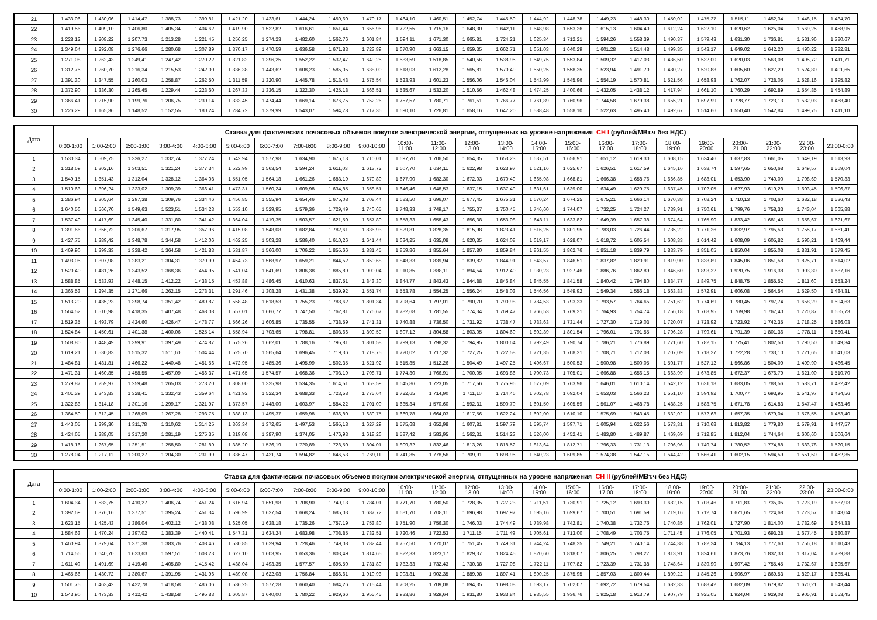| 21 | 1 433,06 | 1 430,06 | 1 414,47 | 1 388,73 | 1 399,81 | 1 421,20 | 1 433,61 | 1 444,24 | 1 450,60 | 1 470,17 | 1 464,10 | 1 460,51 | 1 452,74 | 1 445,50 | 1 444,92 | 1 448,78 | 1 449,23 | 1 448,30 | 1 450,02 | 1 475,37 | 1 515,11 | 1 452,34 | 1 448,15 | 1 434,70 |
| 22 | 1 419,56 | 1 409,10 | 1 406,80 | 1 405,34 | 1 404,62 | 1 419,90 | 1 522,82 | 1 616,61 | 1 651,44 | 1 656,96 | 1 722,55 | 1 715,16 | 1 648,30 | 1 642,11 | 1 648,98 | 1 653,26 | 1 615,13 | 1 604,40 | 1 612,24 | 1 622,10 | 1 620,62 | 1 625,04 | 1 569,25 | 1 458,95 |
| 23 | 1 228,12 | 1 208,22 | 1 207,73 | 1 213,28 | 1 221,45 | 1 256,25 | 1 274,23 | 1 482,60 | 1 562,76 | 1 601,84 | 1 594,11 | 1 671,30 | 1 665,81 | 1 724,21 | 1 625,34 | 1 712,21 | 1 594,26 | 1 558,39 | 1 490,37 | 1 579,43 | 1 631,30 | 1 736,81 | 1 531,96 | 1 380,67 |
| 24 | 1 349,64 | 1 292,08 | 1 276,66 | 1 280,68 | 1 307,89 | 1 370,17 | 1 470,59 | 1 636,58 | 1 671,83 | 1 723,89 | 1 670,90 | 1 663,15 | 1 659,35 | 1 662,71 | 1 651,03 | 1 640,29 | 1 601,28 | 1 514,48 | 1 499,35 | 1 543,17 | 1 649,02 | 1 642,20 | 1 490,22 | 1 382,81 |
| 25 | 1 271,08 | 1 262,43 | 1 249,41 | 1 247,42 | 1 270,22 | 1 321,82 | 1 396,25 | 1 552,22 | 1 532,47 | 1 649,25 | 1 583,59 | 1 518,85 | 1 540,56 | 1 538,95 | 1 549,75 | 1 553,84 | 1 509,32 | 1 417,03 | 1 436,50 | 1 532,00 | 1 620,03 | 1 563,08 | 1 495,72 | 1 411,71 |
| 26 | 1 312,75 | 1 260,70 | 1 216,34 | 1 215,53 | 1 242,00 | 1 336,38 | 1 443,62 | 1 608,23 | 1 585,05 | 1 638,00 | 1 618,03 | 1 612,28 | 1 565,81 | 1 570,49 | 1 550,25 | 1 558,35 | 1 523,94 | 1 491,70 | 1 480,27 | 1 520,88 | 1 605,60 | 1 627,29 | 1 524,80 | 1 401,65 |
| 27 | 1 391,30 | 1 347,55 | 1 260,03 | 1 258,87 | 1 262,50 | 1 311,59 | 1 320,90 | 1 445,78 | 1 513,43 | 1 575,54 | 1 523,93 | 1 601,23 | 1 556,06 | 1 546,04 | 1 543,99 | 1 545,96 | 1 554,19 | 1 570,81 | 1 521,56 | 1 658,93 | 1 762,07 | 1 728,05 | 1 528,16 | 1 395,82 |
| 28 | 1 372,90 | 1 336,30 | 1 265,45 | 1 229,44 | 1 223,60 | 1 267,33 | 1 336,15 | 1 322,30 | 1 425,18 | 1 566,51 | 1 535,67 | 1 532,20 | 1 510,56 | 1 462,48 | 1 474,25 | 1 400,66 | 1 432,05 | 1 438,12 | 1 417,94 | 1 661,10 | 1 760,29 | 1 692,89 | 1 554,85 | 1 454,89 |
| 29 | 1 366,41 | 1 215,90 | 1 199,76 | 1 206,75 | 1 230,14 | 1 333,45 | 1 474,44 | 1 669,14 | 1 676,75 | 1 752,26 | 1 757,57 | 1 780,71 | 1 761,51 | 1 766,77 | 1 761,89 | 1 760,96 | 1 744,58 | 1 679,38 | 1 655,21 | 1 697,99 | 1 728,77 | 1 723,13 | 1 532,03 | 1 468,40 |
| 30 | 1 226,29 | 1 165,36 | 1 148,52 | 1 152,55 | 1 180,24 | 1 284,72 | 1 379,99 | 1 543,07 | 1 594,78 | 1 717,36 | 1 690,10 | 1 726,81 | 1 658,16 | 1 647,20 | 1 588,48 | 1 558,10 | 1 522,63 | 1 495,40 | 1 492,67 | 1 514,66 | 1 550,40 | 1 542,84 | 1 499,75 | 1 411,10 |
| Дата | Ставка для фактических почасовых объемов покупки электрической энергии, отпущенных на уровне напряжения СН I (рублей/МВт.ч без НДС) | | | | | | | | | | | | | | | | | | | | | | | |
| --- | --- | --- | --- | --- | --- | --- | --- | --- | --- | --- | --- | --- | --- | --- | --- | --- | --- | --- | --- | --- | --- | --- | --- | --- |
| | 0:00-1:00 | 1:00-2:00 | 2:00-3:00 | 3:00-4:00 | 4:00-5:00 | 5:00-6:00 | 6:00-7:00 | 7:00-8:00 | 8:00-9:00 | 9:00-10:00 | 10:00- 11:00 | 11:00- 12:00 | 12:00- 13:00 | 13:00- 14:00 | 14:00- 15:00 | 15:00- 16:00 | 16:00- 17:00 | 17:00- 18:00 | 18:00- 19:00 | 19:00- 20:00 | 20:00- 21:00 | 21:00- 22:00 | 22:00- 23:00 | 23:00-0:00 |
| 1 | 1 530,34 | 1 509,75 | 1 336,27 | 1 332,74 | 1 377,24 | 1 542,94 | 1 577,98 | 1 634,90 | 1 675,13 | 1 710,01 | 1 697,70 | 1 706,50 | 1 654,35 | 1 653,23 | 1 637,51 | 1 656,91 | 1 651,12 | 1 619,30 | 1 608,15 | 1 634,46 | 1 637,83 | 1 661,05 | 1 649,19 | 1 613,93 |
| 2 | 1 318,69 | 1 302,16 | 1 303,51 | 1 321,24 | 1 377,34 | 1 522,99 | 1 563,54 | 1 594,24 | 1 611,03 | 1 613,72 | 1 607,70 | 1 634,11 | 1 622,98 | 1 623,97 | 1 621,16 | 1 625,67 | 1 626,51 | 1 617,59 | 1 645,16 | 1 638,74 | 1 597,65 | 1 650,68 | 1 649,57 | 1 569,04 |
| 3 | 1 549,15 | 1 351,43 | 1 312,04 | 1 328,12 | 1 364,08 | 1 551,05 | 1 564,18 | 1 661,26 | 1 683,19 | 1 679,80 | 1 677,90 | 1 682,30 | 1 672,03 | 1 670,49 | 1 665,98 | 1 668,81 | 1 666,38 | 1 658,76 | 1 666,85 | 1 688,01 | 1 653,90 | 1 740,00 | 1 708,69 | 1 570,33 |
| 4 | 1 510,63 | 1 396,24 | 1 323,02 | 1 309,39 | 1 366,41 | 1 473,31 | 1 560,24 | 1 609,98 | 1 634,85 | 1 658,51 | 1 646,46 | 1 648,53 | 1 637,15 | 1 637,49 | 1 631,61 | 1 639,00 | 1 634,49 | 1 629,75 | 1 637,45 | 1 702,05 | 1 627,93 | 1 619,28 | 1 603,45 | 1 506,87 |
| 5 | 1 386,94 | 1 305,64 | 1 297,38 | 1 309,76 | 1 334,46 | 1 456,85 | 1 555,94 | 1 654,46 | 1 675,08 | 1 708,44 | 1 683,50 | 1 696,07 | 1 677,45 | 1 675,31 | 1 670,24 | 1 674,25 | 1 675,21 | 1 666,14 | 1 670,38 | 1 708,24 | 1 710,13 | 1 703,60 | 1 682,18 | 1 536,43 |
| 6 | 1 640,56 | 1 566,70 | 1 549,63 | 1 523,51 | 1 534,23 | 1 553,10 | 1 529,95 | 1 579,36 | 1 729,49 | 1 740,65 | 1 748,33 | 1 749,17 | 1 755,37 | 1 750,45 | 1 746,60 | 1 744,07 | 1 732,25 | 1 724,27 | 1 739,91 | 1 750,61 | 1 799,76 | 1 758,33 | 1 743,04 | 1 665,88 |
| 7 | 1 537,40 | 1 417,69 | 1 345,40 | 1 331,80 | 1 341,42 | 1 364,04 | 1 419,35 | 1 503,57 | 1 621,50 | 1 657,80 | 1 658,33 | 1 658,43 | 1 656,38 | 1 653,08 | 1 648,11 | 1 633,82 | 1 649,39 | 1 657,38 | 1 674,64 | 1 765,90 | 1 833,42 | 1 681,45 | 1 658,67 | 1 621,67 |
| 8 | 1 391,66 | 1 356,72 | 1 306,67 | 1 317,95 | 1 357,96 | 1 415,08 | 1 548,08 | 1 682,84 | 1 782,61 | 1 836,93 | 1 829,81 | 1 828,35 | 1 815,98 | 1 823,41 | 1 816,25 | 1 801,95 | 1 783,03 | 1 726,44 | 1 735,22 | 1 771,26 | 1 832,97 | 1 795,53 | 1 755,17 | 1 561,41 |
| 9 | 1 427,75 | 1 389,42 | 1 348,78 | 1 344,58 | 1 412,06 | 1 462,25 | 1 503,28 | 1 586,40 | 1 610,26 | 1 641,44 | 1 634,25 | 1 635,08 | 1 620,35 | 1 624,08 | 1 619,17 | 1 628,07 | 1 618,72 | 1 605,54 | 1 608,33 | 1 614,42 | 1 608,09 | 1 605,82 | 1 596,21 | 1 469,44 |
| 10 | 1 469,90 | 1 399,33 | 1 338,42 | 1 364,58 | 1 421,83 | 1 531,87 | 1 566,00 | 1 706,22 | 1 855,66 | 1 881,45 | 1 859,86 | 1 855,64 | 1 857,80 | 1 859,84 | 1 861,55 | 1 862,76 | 1 851,18 | 1 839,79 | 1 833,79 | 1 851,05 | 1 850,04 | 1 855,08 | 1 831,91 | 1 579,45 |
| 11 | 1 493,05 | 1 307,98 | 1 283,21 | 1 304,31 | 1 370,99 | 1 454,73 | 1 568,97 | 1 659,21 | 1 844,52 | 1 850,68 | 1 848,33 | 1 839,94 | 1 839,82 | 1 844,91 | 1 843,57 | 1 846,51 | 1 837,82 | 1 820,91 | 1 819,90 | 1 838,89 | 1 845,06 | 1 851,58 | 1 825,71 | 1 614,02 |
| 12 | 1 520,40 | 1 481,26 | 1 343,52 | 1 368,36 | 1 454,95 | 1 541,04 | 1 641,69 | 1 806,38 | 1 885,89 | 1 900,04 | 1 910,85 | 1 888,11 | 1 894,54 | 1 912,40 | 1 930,23 | 1 927,46 | 1 886,76 | 1 862,89 | 1 846,60 | 1 893,32 | 1 920,75 | 1 916,38 | 1 903,30 | 1 687,16 |
| 13 | 1 588,85 | 1 533,93 | 1 448,15 | 1 412,22 | 1 438,15 | 1 453,88 | 1 486,45 | 1 610,63 | 1 837,51 | 1 843,30 | 1 844,77 | 1 843,43 | 1 844,88 | 1 846,84 | 1 845,55 | 1 841,58 | 1 840,42 | 1 794,80 | 1 834,77 | 1 849,75 | 1 848,75 | 1 855,52 | 1 811,60 | 1 553,24 |
| 14 | 1 366,53 | 1 294,35 | 1 271,66 | 1 262,15 | 1 273,31 | 1 291,46 | 1 308,28 | 1 431,38 | 1 539,92 | 1 551,74 | 1 553,78 | 1 554,25 | 1 556,24 | 1 548,03 | 1 546,56 | 1 549,92 | 1 549,34 | 1 556,18 | 1 563,83 | 1 572,91 | 1 606,08 | 1 564,54 | 1 529,50 | 1 484,31 |
| 15 | 1 513,20 | 1 435,23 | 1 398,74 | 1 351,42 | 1 489,87 | 1 558,48 | 1 618,53 | 1 755,23 | 1 788,62 | 1 801,34 | 1 798,64 | 1 797,01 | 1 790,70 | 1 790,98 | 1 784,53 | 1 793,33 | 1 793,57 | 1 764,65 | 1 751,62 | 1 774,69 | 1 780,45 | 1 797,74 | 1 658,29 | 1 594,63 |
| 16 | 1 564,52 | 1 510,98 | 1 418,35 | 1 407,48 | 1 468,08 | 1 557,01 | 1 666,77 | 1 747,50 | 1 762,81 | 1 776,67 | 1 782,68 | 1 781,55 | 1 774,34 | 1 769,47 | 1 766,53 | 1 769,21 | 1 764,93 | 1 754,74 | 1 756,18 | 1 768,95 | 1 769,98 | 1 767,40 | 1 720,87 | 1 655,73 |
| 17 | 1 519,35 | 1 493,79 | 1 424,60 | 1 426,47 | 1 478,77 | 1 566,26 | 1 606,85 | 1 735,55 | 1 738,59 | 1 741,31 | 1 740,88 | 1 736,50 | 1 731,92 | 1 738,47 | 1 733,63 | 1 731,44 | 1 727,30 | 1 719,03 | 1 720,07 | 1 723,92 | 1 723,92 | 1 742,35 | 1 718,25 | 1 586,03 |
| 18 | 1 524,84 | 1 450,61 | 1 401,38 | 1 400,06 | 1 525,14 | 1 558,94 | 1 708,65 | 1 798,81 | 1 803,66 | 1 809,59 | 1 807,12 | 1 804,58 | 1 803,05 | 1 804,60 | 1 802,39 | 1 801,54 | 1 796,01 | 1 791,55 | 1 796,28 | 1 799,61 | 1 791,39 | 1 801,36 | 1 778,11 | 1 650,41 |
| 19 | 1 508,80 | 1 448,49 | 1 399,91 | 1 397,49 | 1 474,87 | 1 575,26 | 1 662,01 | 1 788,16 | 1 795,81 | 1 801,58 | 1 799,13 | 1 798,32 | 1 794,95 | 1 800,64 | 1 792,49 | 1 790,74 | 1 786,21 | 1 776,89 | 1 771,60 | 1 782,15 | 1 775,41 | 1 802,50 | 1 790,50 | 1 649,34 |
| 20 | 1 619,21 | 1 530,83 | 1 515,32 | 1 511,60 | 1 504,44 | 1 525,70 | 1 565,64 | 1 696,45 | 1 719,36 | 1 718,75 | 1 720,02 | 1 717,32 | 1 727,25 | 1 722,58 | 1 721,35 | 1 708,31 | 1 708,71 | 1 712,08 | 1 707,09 | 1 718,27 | 1 722,28 | 1 733,10 | 1 721,65 | 1 641,03 |
| 21 | 1 484,81 | 1 481,81 | 1 466,22 | 1 440,48 | 1 451,56 | 1 472,95 | 1 485,36 | 1 495,99 | 1 502,35 | 1 521,92 | 1 515,85 | 1 512,26 | 1 504,49 | 1 497,25 | 1 496,67 | 1 500,53 | 1 500,98 | 1 500,05 | 1 501,77 | 1 527,12 | 1 566,86 | 1 504,09 | 1 499,90 | 1 486,45 |
| 22 | 1 471,31 | 1 460,85 | 1 458,55 | 1 457,09 | 1 456,37 | 1 471,65 | 1 574,57 | 1 668,36 | 1 703,19 | 1 708,71 | 1 774,30 | 1 766,91 | 1 700,05 | 1 693,86 | 1 700,73 | 1 705,01 | 1 666,88 | 1 656,15 | 1 663,99 | 1 673,85 | 1 672,37 | 1 676,79 | 1 621,00 | 1 510,70 |
| 23 | 1 279,87 | 1 259,97 | 1 259,48 | 1 265,03 | 1 273,20 | 1 308,00 | 1 325,98 | 1 534,35 | 1 614,51 | 1 653,59 | 1 645,86 | 1 723,05 | 1 717,56 | 1 775,96 | 1 677,09 | 1 763,96 | 1 646,01 | 1 610,14 | 1 542,12 | 1 631,18 | 1 683,05 | 1 788,56 | 1 583,71 | 1 432,42 |
| 24 | 1 401,39 | 1 343,83 | 1 328,41 | 1 332,43 | 1 359,64 | 1 421,92 | 1 522,34 | 1 688,33 | 1 723,58 | 1 775,64 | 1 722,65 | 1 714,90 | 1 711,10 | 1 714,46 | 1 702,78 | 1 692,04 | 1 653,03 | 1 566,23 | 1 551,10 | 1 594,92 | 1 700,77 | 1 693,95 | 1 541,97 | 1 434,56 |
| 25 | 1 322,83 | 1 314,18 | 1 301,16 | 1 299,17 | 1 321,97 | 1 373,57 | 1 448,00 | 1 603,97 | 1 584,22 | 1 701,00 | 1 635,34 | 1 570,60 | 1 592,31 | 1 590,70 | 1 601,50 | 1 605,59 | 1 561,07 | 1 468,78 | 1 488,25 | 1 583,75 | 1 671,78 | 1 614,83 | 1 547,47 | 1 463,46 |
| 26 | 1 364,50 | 1 312,45 | 1 268,09 | 1 267,28 | 1 293,75 | 1 388,13 | 1 495,37 | 1 659,98 | 1 636,80 | 1 689,75 | 1 669,78 | 1 664,03 | 1 617,56 | 1 622,24 | 1 602,00 | 1 610,10 | 1 575,69 | 1 543,45 | 1 532,02 | 1 572,63 | 1 657,35 | 1 679,04 | 1 576,55 | 1 453,40 |
| 27 | 1 443,05 | 1 399,30 | 1 311,78 | 1 310,62 | 1 314,25 | 1 363,34 | 1 372,65 | 1 497,53 | 1 565,18 | 1 627,29 | 1 575,68 | 1 652,98 | 1 607,81 | 1 597,79 | 1 595,74 | 1 597,71 | 1 605,94 | 1 622,56 | 1 573,31 | 1 710,68 | 1 813,82 | 1 779,80 | 1 579,91 | 1 447,57 |
| 28 | 1 424,65 | 1 388,05 | 1 317,20 | 1 281,19 | 1 275,35 | 1 319,08 | 1 387,90 | 1 374,05 | 1 476,93 | 1 618,26 | 1 587,42 | 1 583,95 | 1 562,31 | 1 514,23 | 1 526,00 | 1 452,41 | 1 483,80 | 1 489,87 | 1 469,69 | 1 712,85 | 1 812,04 | 1 744,64 | 1 606,60 | 1 506,64 |
| 29 | 1 418,16 | 1 267,65 | 1 251,51 | 1 258,50 | 1 281,89 | 1 385,20 | 1 526,19 | 1 720,89 | 1 728,50 | 1 804,01 | 1 809,32 | 1 832,46 | 1 813,26 | 1 818,52 | 1 813,64 | 1 812,71 | 1 796,33 | 1 731,13 | 1 706,96 | 1 749,74 | 1 780,52 | 1 774,88 | 1 583,78 | 1 520,15 |
| 30 | 1 278,04 | 1 217,11 | 1 200,27 | 1 204,30 | 1 231,99 | 1 336,47 | 1 431,74 | 1 594,82 | 1 646,53 | 1 769,11 | 1 741,85 | 1 778,56 | 1 709,91 | 1 698,95 | 1 640,23 | 1 609,85 | 1 574,38 | 1 547,15 | 1 544,42 | 1 566,41 | 1 602,15 | 1 594,59 | 1 551,50 | 1 462,85 |
| Дата | Ставка для фактических почасовых объемов покупки электрической энергии, отпущенных на уровне напряжения СН II (рублей/МВт.ч без НДС) | | | | | | | | | | | | | | | | | | | | | | | |
| --- | --- | --- | --- | --- | --- | --- | --- | --- | --- | --- | --- | --- | --- | --- | --- | --- | --- | --- | --- | --- | --- | --- | --- | --- |
| | 0:00-1:00 | 1:00-2:00 | 2:00-3:00 | 3:00-4:00 | 4:00-5:00 | 5:00-6:00 | 6:00-7:00 | 7:00-8:00 | 8:00-9:00 | 9:00-10:00 | 10:00- 11:00 | 11:00- 12:00 | 12:00- 13:00 | 13:00- 14:00 | 14:00- 15:00 | 15:00- 16:00 | 16:00- 17:00 | 17:00- 18:00 | 18:00- 19:00 | 19:00- 20:00 | 20:00- 21:00 | 21:00- 22:00 | 22:00- 23:00 | 23:00-0:00 |
| 1 | 1 604,34 | 1 583,75 | 1 410,27 | 1 406,74 | 1 451,24 | 1 616,94 | 1 651,98 | 1 708,90 | 1 749,13 | 1 784,01 | 1 771,70 | 1 780,50 | 1 728,35 | 1 727,23 | 1 711,51 | 1 730,91 | 1 725,12 | 1 693,30 | 1 682,15 | 1 708,46 | 1 711,83 | 1 735,05 | 1 723,19 | 1 687,93 |
| 2 | 1 392,69 | 1 376,16 | 1 377,51 | 1 395,24 | 1 451,34 | 1 596,99 | 1 637,54 | 1 668,24 | 1 685,03 | 1 687,72 | 1 681,70 | 1 708,11 | 1 696,98 | 1 697,97 | 1 695,16 | 1 699,67 | 1 700,51 | 1 691,59 | 1 719,16 | 1 712,74 | 1 671,65 | 1 724,68 | 1 723,57 | 1 643,04 |
| 3 | 1 623,15 | 1 425,43 | 1 386,04 | 1 402,12 | 1 438,08 | 1 625,05 | 1 638,18 | 1 735,26 | 1 757,19 | 1 753,80 | 1 751,90 | 1 756,30 | 1 746,03 | 1 744,49 | 1 739,98 | 1 742,81 | 1 740,38 | 1 732,76 | 1 740,85 | 1 762,01 | 1 727,90 | 1 814,00 | 1 782,69 | 1 644,33 |
| 4 | 1 584,63 | 1 470,24 | 1 397,02 | 1 383,39 | 1 440,41 | 1 547,31 | 1 634,24 | 1 683,98 | 1 708,85 | 1 732,51 | 1 720,46 | 1 722,53 | 1 711,15 | 1 711,49 | 1 705,61 | 1 713,00 | 1 708,49 | 1 703,75 | 1 711,45 | 1 776,05 | 1 701,93 | 1 693,28 | 1 677,45 | 1 580,87 |
| 5 | 1 460,94 | 1 379,64 | 1 371,38 | 1 383,76 | 1 408,46 | 1 530,85 | 1 629,94 | 1 728,46 | 1 749,08 | 1 782,44 | 1 757,50 | 1 770,07 | 1 751,45 | 1 749,31 | 1 744,24 | 1 748,25 | 1 749,21 | 1 740,14 | 1 744,38 | 1 782,24 | 1 784,13 | 1 777,60 | 1 756,18 | 1 610,43 |
| 6 | 1 714,56 | 1 640,70 | 1 623,63 | 1 597,51 | 1 608,23 | 1 627,10 | 1 603,95 | 1 653,36 | 1 803,49 | 1 814,65 | 1 822,33 | 1 823,17 | 1 829,37 | 1 824,45 | 1 820,60 | 1 818,07 | 1 806,25 | 1 798,27 | 1 813,91 | 1 824,61 | 1 873,76 | 1 832,33 | 1 817,04 | 1 739,88 |
| 7 | 1 611,40 | 1 491,69 | 1 419,40 | 1 405,80 | 1 415,42 | 1 438,04 | 1 493,35 | 1 577,57 | 1 695,50 | 1 731,80 | 1 732,33 | 1 732,43 | 1 730,38 | 1 727,08 | 1 722,11 | 1 707,82 | 1 723,39 | 1 731,38 | 1 748,64 | 1 839,90 | 1 907,42 | 1 755,45 | 1 732,67 | 1 695,67 |
| 8 | 1 465,66 | 1 430,72 | 1 380,67 | 1 391,95 | 1 431,96 | 1 489,08 | 1 622,08 | 1 756,84 | 1 856,61 | 1 910,93 | 1 903,81 | 1 902,35 | 1 889,98 | 1 897,41 | 1 890,25 | 1 875,95 | 1 857,03 | 1 800,44 | 1 809,22 | 1 845,26 | 1 906,97 | 1 869,53 | 1 829,17 | 1 635,41 |
| 9 | 1 501,75 | 1 463,42 | 1 422,78 | 1 418,58 | 1 486,06 | 1 536,25 | 1 577,28 | 1 660,40 | 1 684,26 | 1 715,44 | 1 708,25 | 1 709,08 | 1 694,35 | 1 698,08 | 1 693,17 | 1 702,07 | 1 692,72 | 1 679,54 | 1 682,33 | 1 688,42 | 1 682,09 | 1 679,82 | 1 670,21 | 1 543,44 |
| 10 | 1 543,90 | 1 473,33 | 1 412,42 | 1 438,58 | 1 495,83 | 1 605,87 | 1 640,00 | 1 780,22 | 1 929,66 | 1 955,45 | 1 933,86 | 1 929,64 | 1 931,80 | 1 933,84 | 1 935,55 | 1 936,76 | 1 925,18 | 1 913,79 | 1 907,79 | 1 925,05 | 1 924,04 | 1 929,08 | 1 905,91 | 1 653,45 |